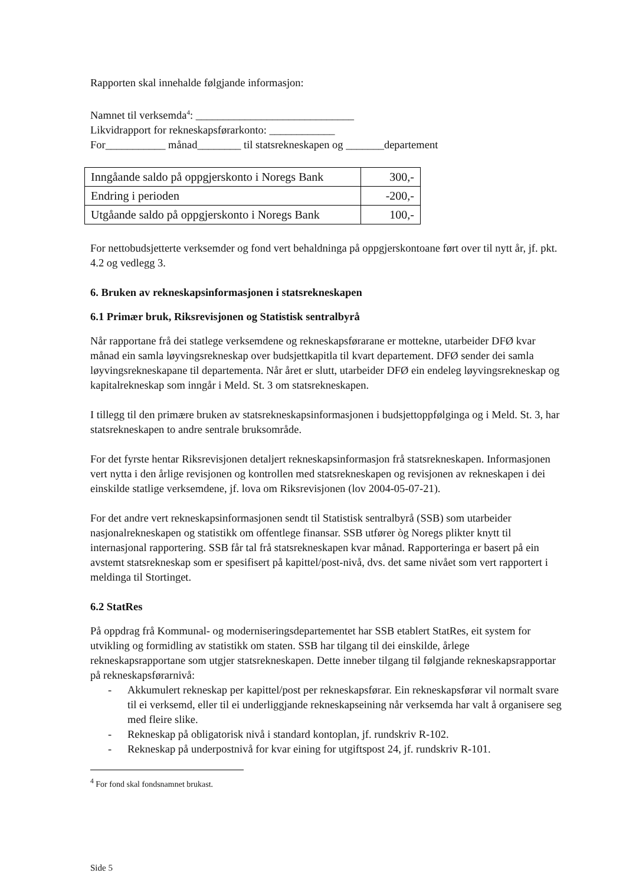Rapporten skal innehalde følgjande informasjon:
Namnet til verksemda<sup>4</sup>: _____________________________
Likvidrapport for rekneskapsførarkonto: ____________
For___________ månad________ til statsrekneskapen og _______departement
| Inngåande saldo på oppgjerskonto i Noregs Bank | 300,- |
| Endring i perioden | -200,- |
| Utgåande saldo på oppgjerskonto i Noregs Bank | 100,- |
For nettobudsjetterte verksemder og fond vert behaldninga på oppgjerskontoane ført over til nytt år, jf. pkt. 4.2 og vedlegg 3.
6. Bruken av rekneskapsinformasjonen i statsrekneskapen
6.1 Primær bruk, Riksrevisjonen og Statistisk sentralbyrå
Når rapportane frå dei statlege verksemdene og rekneskapsførarane er mottekne, utarbeider DFØ kvar månad ein samla løyvingsrekneskap over budsjettkapitla til kvart departement. DFØ sender dei samla løyvingsrekneskapane til departementa. Når året er slutt, utarbeider DFØ ein endeleg løyvingsrekneskap og kapitalrekneskap som inngår i Meld. St. 3 om statsrekneskapen.
I tillegg til den primære bruken av statsrekneskapsinformasjonen i budsjettoppfølginga og i Meld. St. 3, har statsrekneskapen to andre sentrale bruksområde.
For det fyrste hentar Riksrevisjonen detaljert rekneskapsinformasjon frå statsrekneskapen. Informasjonen vert nytta i den årlige revisjonen og kontrollen med statsrekneskapen og revisjonen av rekneskapen i dei einskilde statlige verksemdene, jf. lova om Riksrevisjonen (lov 2004-05-07-21).
For det andre vert rekneskapsinformasjonen sendt til Statistisk sentralbyrå (SSB) som utarbeider nasjonalrekneskapen og statistikk om offentlege finansar. SSB utfører òg Noregs plikter knytt til internasjonal rapportering. SSB får tal frå statsrekneskapen kvar månad. Rapporteringa er basert på ein avstemt statsrekneskap som er spesifisert på kapittel/post-nivå, dvs. det same nivået som vert rapportert i meldinga til Stortinget.
6.2 StatRes
På oppdrag frå Kommunal- og moderniseringsdepartementet har SSB etablert StatRes, eit system for utvikling og formidling av statistikk om staten. SSB har tilgang til dei einskilde, årlege rekneskapsrapportane som utgjer statsrekneskapen. Dette inneber tilgang til følgjande rekneskapsrapportar på rekneskapsførarnivå:
- Akkumulert rekneskap per kapittel/post per rekneskapsførar. Ein rekneskapsførar vil normalt svare til ei verksemd, eller til ei underliggjande rekneskapseining når verksemda har valt å organisere seg med fleire slike.
- Rekneskap på obligatorisk nivå i standard kontoplan, jf. rundskriv R-102.
- Rekneskap på underpostnivå for kvar eining for utgiftspost 24, jf. rundskriv R-101.
<sup>4</sup> For fond skal fondsnamnet brukast.
Side 5